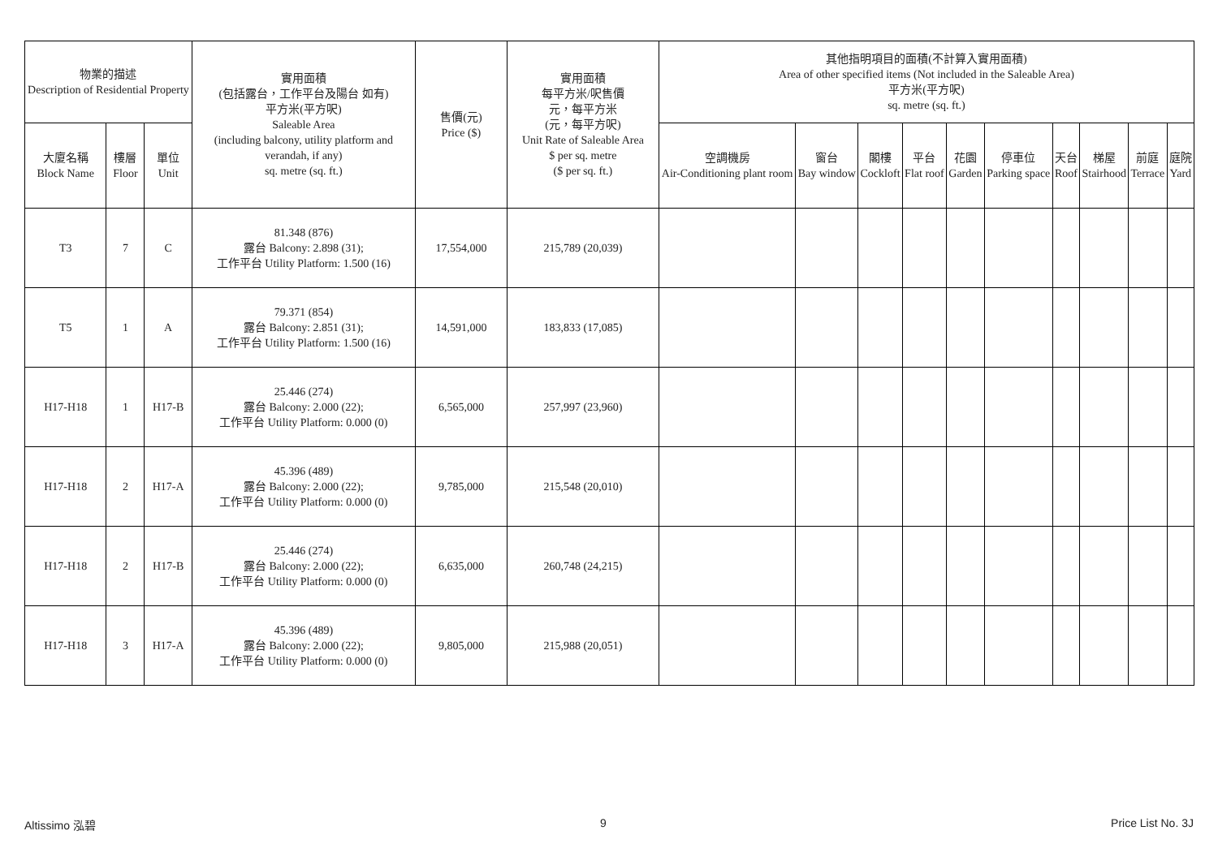| 物業的描述 Description of Residential Property | | | 實用面積 (包括露台，工作平台及陽台 如有) 平方米(平方呎) Saleable Area (including balcony, utility platform and verandah, if any) sq. metre (sq. ft.) | 售價(元) Price ($) | 實用面積 每平方米/呎售價 元，每平方米 (元，每平方呎) Unit Rate of Saleable Area $ per sq. metre ($ per sq. ft.) | 其他指明項目的面積(不計算入實用面積) Area of other specified items (Not included in the Saleable Area) 平方米(平方呎) sq. metre (sq. ft.) | | | | | | | | | |
| --- | --- | --- | --- | --- | --- | --- | --- | --- | --- | --- | --- | --- | --- | --- | --- |
| 大廈名稱 Block Name | 樓層 Floor | 單位 Unit | | | | 空調機房 Air-Conditioning plant room | 窗台 Bay window | 閣樓 Cockloft | 平台 Flat roof | 花園 Garden | 停車位 Parking space | 天台 Roof | 梯屋 Stairhood | 前庭 Terrace | 庭院 Yard |
| T3 | 7 | C | 81.348 (876) 露台 Balcony: 2.898 (31); 工作平台 Utility Platform: 1.500 (16) | 17,554,000 | 215,789 (20,039) | | | | | | | | | | |
| T5 | 1 | A | 79.371 (854) 露台 Balcony: 2.851 (31); 工作平台 Utility Platform: 1.500 (16) | 14,591,000 | 183,833 (17,085) | | | | | | | | | | |
| H17-H18 | 1 | H17-B | 25.446 (274) 露台 Balcony: 2.000 (22); 工作平台 Utility Platform: 0.000 (0) | 6,565,000 | 257,997 (23,960) | | | | | | | | | | |
| H17-H18 | 2 | H17-A | 45.396 (489) 露台 Balcony: 2.000 (22); 工作平台 Utility Platform: 0.000 (0) | 9,785,000 | 215,548 (20,010) | | | | | | | | | | |
| H17-H18 | 2 | H17-B | 25.446 (274) 露台 Balcony: 2.000 (22); 工作平台 Utility Platform: 0.000 (0) | 6,635,000 | 260,748 (24,215) | | | | | | | | | | |
| H17-H18 | 3 | H17-A | 45.396 (489) 露台 Balcony: 2.000 (22); 工作平台 Utility Platform: 0.000 (0) | 9,805,000 | 215,988 (20,051) | | | | | | | | | | |
Altissimo 泓碧 9 Price List No. 3J